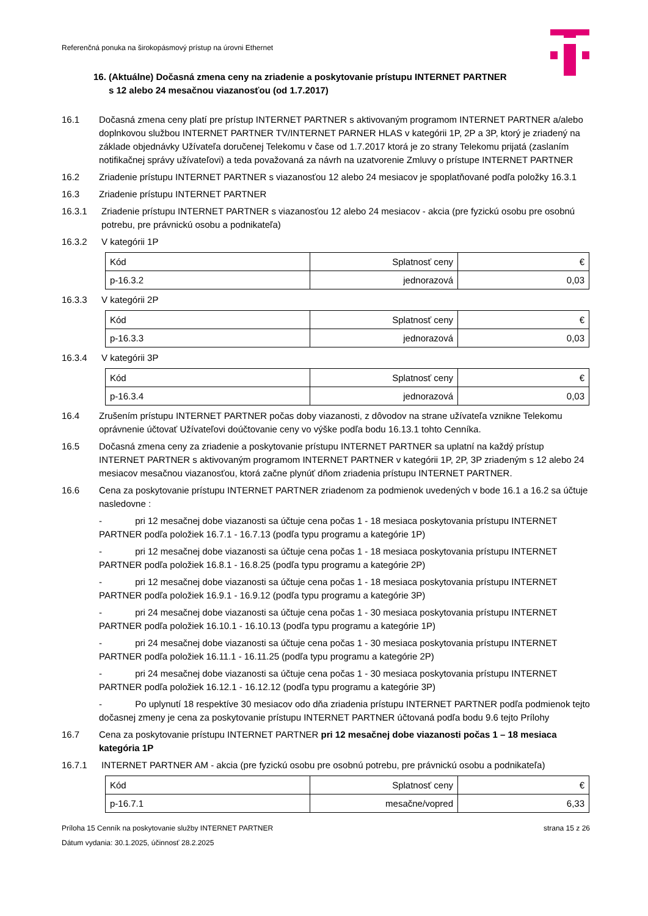Referenčná ponuka na širokopásmový prístup na úrovni Ethernet
16. (Aktuálne) Dočasná zmena ceny na zriadenie a poskytovanie prístupu INTERNET PARTNER
s 12 alebo 24 mesačnou viazanosťou (od 1.7.2017)
16.1 Dočasná zmena ceny platí pre prístup INTERNET PARTNER s aktivovaným programom INTERNET PARTNER a/alebo doplnkovou službou INTERNET PARTNER TV/INTERNET PARNER HLAS v kategórii 1P, 2P a 3P, ktorý je zriadený na základe objednávky Užívateľa doručenej Telekomu v čase od 1.7.2017 ktorá je zo strany Telekomu prijatá (zaslaním notifikačnej správy užívateľovi) a teda považovaná za návrh na uzatvorenie Zmluvy o prístupe INTERNET PARTNER
16.2 Zriadenie prístupu INTERNET PARTNER s viazanosťou 12 alebo 24 mesiacov je spoplatňované podľa položky 16.3.1
16.3 Zriadenie prístupu INTERNET PARTNER
16.3.1 Zriadenie prístupu INTERNET PARTNER s viazanosťou 12 alebo 24 mesiacov - akcia (pre fyzickú osobu pre osobnú potrebu, pre právnickú osobu a podnikateľa)
16.3.2 V kategórii 1P
| Kód | Splatnosť ceny | € |
| p-16.3.2 | jednorazová | 0,03 |
16.3.3 V kategórii 2P
| Kód | Splatnosť ceny | € |
| p-16.3.3 | jednorazová | 0,03 |
16.3.4 V kategórii 3P
| Kód | Splatnosť ceny | € |
| p-16.3.4 | jednorazová | 0,03 |
16.4 Zrušením prístupu INTERNET PARTNER počas doby viazanosti, z dôvodov na strane užívateľa vznikne Telekomu oprávnenie účtovať Užívateľovi doúčtovanie ceny vo výške podľa bodu 16.13.1 tohto Cenníka.
16.5 Dočasná zmena ceny za zriadenie a poskytovanie prístupu INTERNET PARTNER sa uplatní na každý prístup INTERNET PARTNER s aktivovaným programom INTERNET PARTNER v kategórii 1P, 2P, 3P zriadeným s 12 alebo 24 mesiacov mesačnou viazanosťou, ktorá začne plynúť dňom zriadenia prístupu INTERNET PARTNER.
16.6 Cena za poskytovanie prístupu INTERNET PARTNER zriadenom za podmienok uvedených v bode 16.1 a 16.2 sa účtuje nasledovne :
- pri 12 mesačnej dobe viazanosti sa účtuje cena počas 1 - 18 mesiaca poskytovania prístupu INTERNET PARTNER podľa položiek 16.7.1 - 16.7.13 (podľa typu programu a kategórie 1P)
- pri 12 mesačnej dobe viazanosti sa účtuje cena počas 1 - 18 mesiaca poskytovania prístupu INTERNET PARTNER podľa položiek 16.8.1 - 16.8.25 (podľa typu programu a kategórie 2P)
- pri 12 mesačnej dobe viazanosti sa účtuje cena počas 1 - 18 mesiaca poskytovania prístupu INTERNET PARTNER podľa položiek 16.9.1 - 16.9.12 (podľa typu programu a kategórie 3P)
- pri 24 mesačnej dobe viazanosti sa účtuje cena počas 1 - 30 mesiaca poskytovania prístupu INTERNET PARTNER podľa položiek 16.10.1 - 16.10.13 (podľa typu programu a kategórie 1P)
- pri 24 mesačnej dobe viazanosti sa účtuje cena počas 1 - 30 mesiaca poskytovania prístupu INTERNET PARTNER podľa položiek 16.11.1 - 16.11.25 (podľa typu programu a kategórie 2P)
- pri 24 mesačnej dobe viazanosti sa účtuje cena počas 1 - 30 mesiaca poskytovania prístupu INTERNET PARTNER podľa položiek 16.12.1 - 16.12.12 (podľa typu programu a kategórie 3P)
- Po uplynutí 18 respektíve 30 mesiacov odo dňa zriadenia prístupu INTERNET PARTNER podľa podmienok tejto dočasnej zmeny je cena za poskytovanie prístupu INTERNET PARTNER účtovaná podľa bodu 9.6 tejto Prílohy
16.7 Cena za poskytovanie prístupu INTERNET PARTNER pri 12 mesačnej dobe viazanosti počas 1 – 18 mesiaca kategória 1P
16.7.1 INTERNET PARTNER AM - akcia (pre fyzickú osobu pre osobnú potrebu, pre právnickú osobu a podnikateľa)
| Kód | Splatnosť ceny | € |
| p-16.7.1 | mesačne/vopred | 6,33 |
Príloha 15 Cenník na poskytovanie služby INTERNET PARTNER strana 15 z 26
Dátum vydania: 30.1.2025, účinnosť 28.2.2025